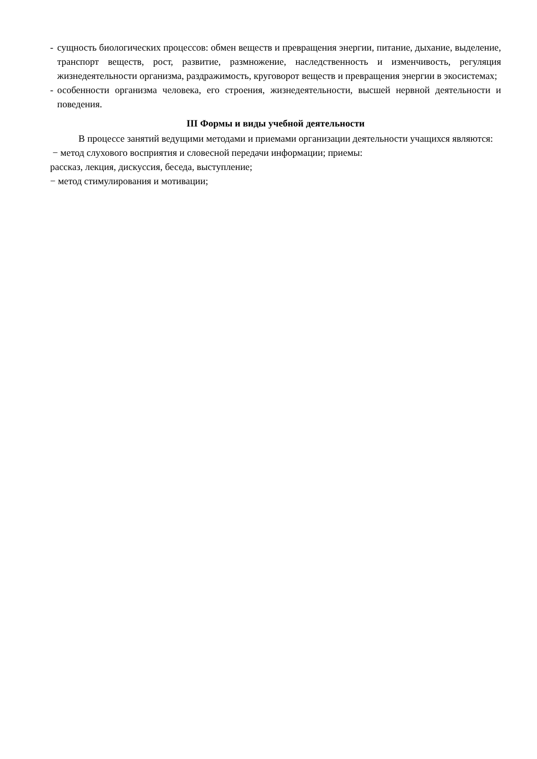- сущность биологических процессов: обмен веществ и превращения энергии, питание, дыхание, выделение, транспорт веществ, рост, развитие, размножение, наследственность и изменчивость, регуляция жизнедеятельности организма, раздражимость, круговорот веществ и превращения энергии в экосистемах;
- особенности организма человека, его строения, жизнедеятельности, высшей нервной деятельности и поведения.
III Формы и виды учебной деятельности
В процессе занятий ведущими методами и приемами организации деятельности учащихся являются:
− метод слухового восприятия и словесной передачи информации; приемы:
рассказ, лекция, дискуссия, беседа, выступление;
− метод стимулирования и мотивации;